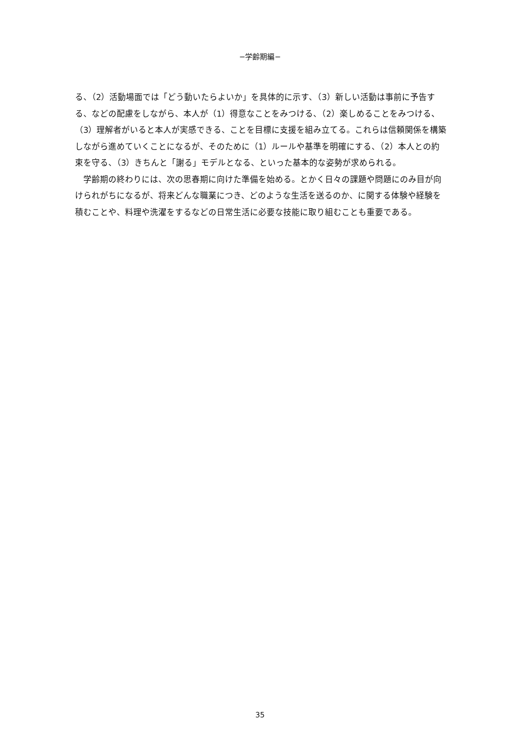−学齢期編−
る、（2）活動場面では「どう動いたらよいか」を具体的に示す、（3）新しい活動は事前に予告する、などの配慮をしながら、本人が（1）得意なことをみつける、（2）楽しめることをみつける、（3）理解者がいると本人が実感できる、ことを目標に支援を組み立てる。これらは信頼関係を構築しながら進めていくことになるが、そのために（1）ルールや基準を明確にする、（2）本人との約束を守る、（3）きちんと「謝る」モデルとなる、といった基本的な姿勢が求められる。
　学齢期の終わりには、次の思春期に向けた準備を始める。とかく日々の課題や問題にのみ目が向けられがちになるが、将来どんな職業につき、どのような生活を送るのか、に関する体験や経験を積むことや、料理や洗濯をするなどの日常生活に必要な技能に取り組むことも重要である。
35